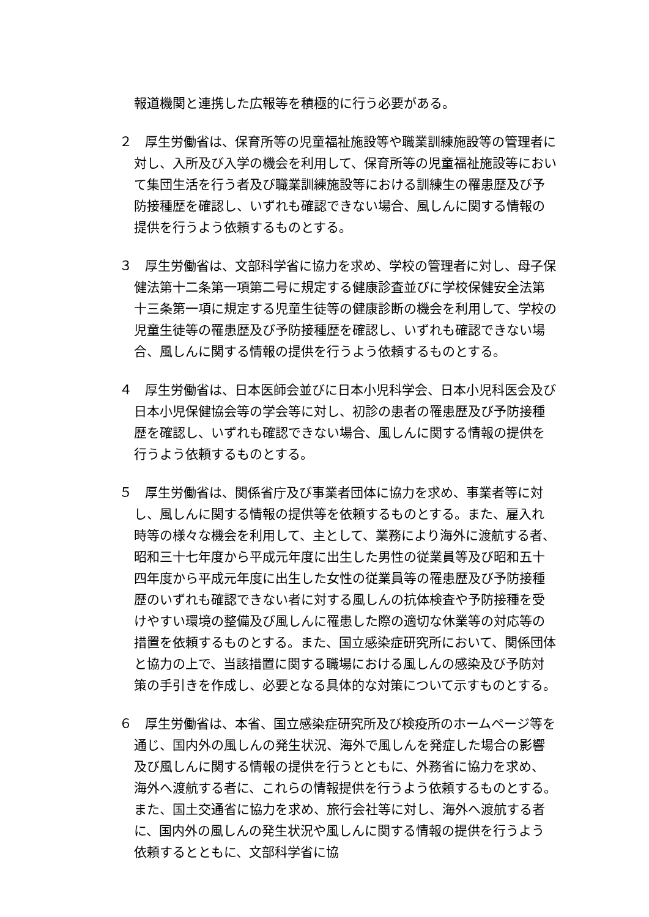報道機関と連携した広報等を積極的に行う必要がある。
２　厚生労働省は、保育所等の児童福祉施設等や職業訓練施設等の管理者に対し、入所及び入学の機会を利用して、保育所等の児童福祉施設等において集団生活を行う者及び職業訓練施設等における訓練生の罹患歴及び予防接種歴を確認し、いずれも確認できない場合、風しんに関する情報の提供を行うよう依頼するものとする。
３　厚生労働省は、文部科学省に協力を求め、学校の管理者に対し、母子保健法第十二条第一項第二号に規定する健康診査並びに学校保健安全法第十三条第一項に規定する児童生徒等の健康診断の機会を利用して、学校の児童生徒等の罹患歴及び予防接種歴を確認し、いずれも確認できない場合、風しんに関する情報の提供を行うよう依頼するものとする。
４　厚生労働省は、日本医師会並びに日本小児科学会、日本小児科医会及び日本小児保健協会等の学会等に対し、初診の患者の罹患歴及び予防接種歴を確認し、いずれも確認できない場合、風しんに関する情報の提供を行うよう依頼するものとする。
５　厚生労働省は、関係省庁及び事業者団体に協力を求め、事業者等に対し、風しんに関する情報の提供等を依頼するものとする。また、雇入れ時等の様々な機会を利用して、主として、業務により海外に渡航する者、昭和三十七年度から平成元年度に出生した男性の従業員等及び昭和五十四年度から平成元年度に出生した女性の従業員等の罹患歴及び予防接種歴のいずれも確認できない者に対する風しんの抗体検査や予防接種を受けやすい環境の整備及び風しんに罹患した際の適切な休業等の対応等の措置を依頼するものとする。また、国立感染症研究所において、関係団体と協力の上で、当該措置に関する職場における風しんの感染及び予防対策の手引きを作成し、必要となる具体的な対策について示すものとする。
６　厚生労働省は、本省、国立感染症研究所及び検疫所のホームページ等を通じ、国内外の風しんの発生状況、海外で風しんを発症した場合の影響及び風しんに関する情報の提供を行うとともに、外務省に協力を求め、海外へ渡航する者に、これらの情報提供を行うよう依頼するものとする。また、国土交通省に協力を求め、旅行会社等に対し、海外へ渡航する者に、国内外の風しんの発生状況や風しんに関する情報の提供を行うよう依頼するとともに、文部科学省に協